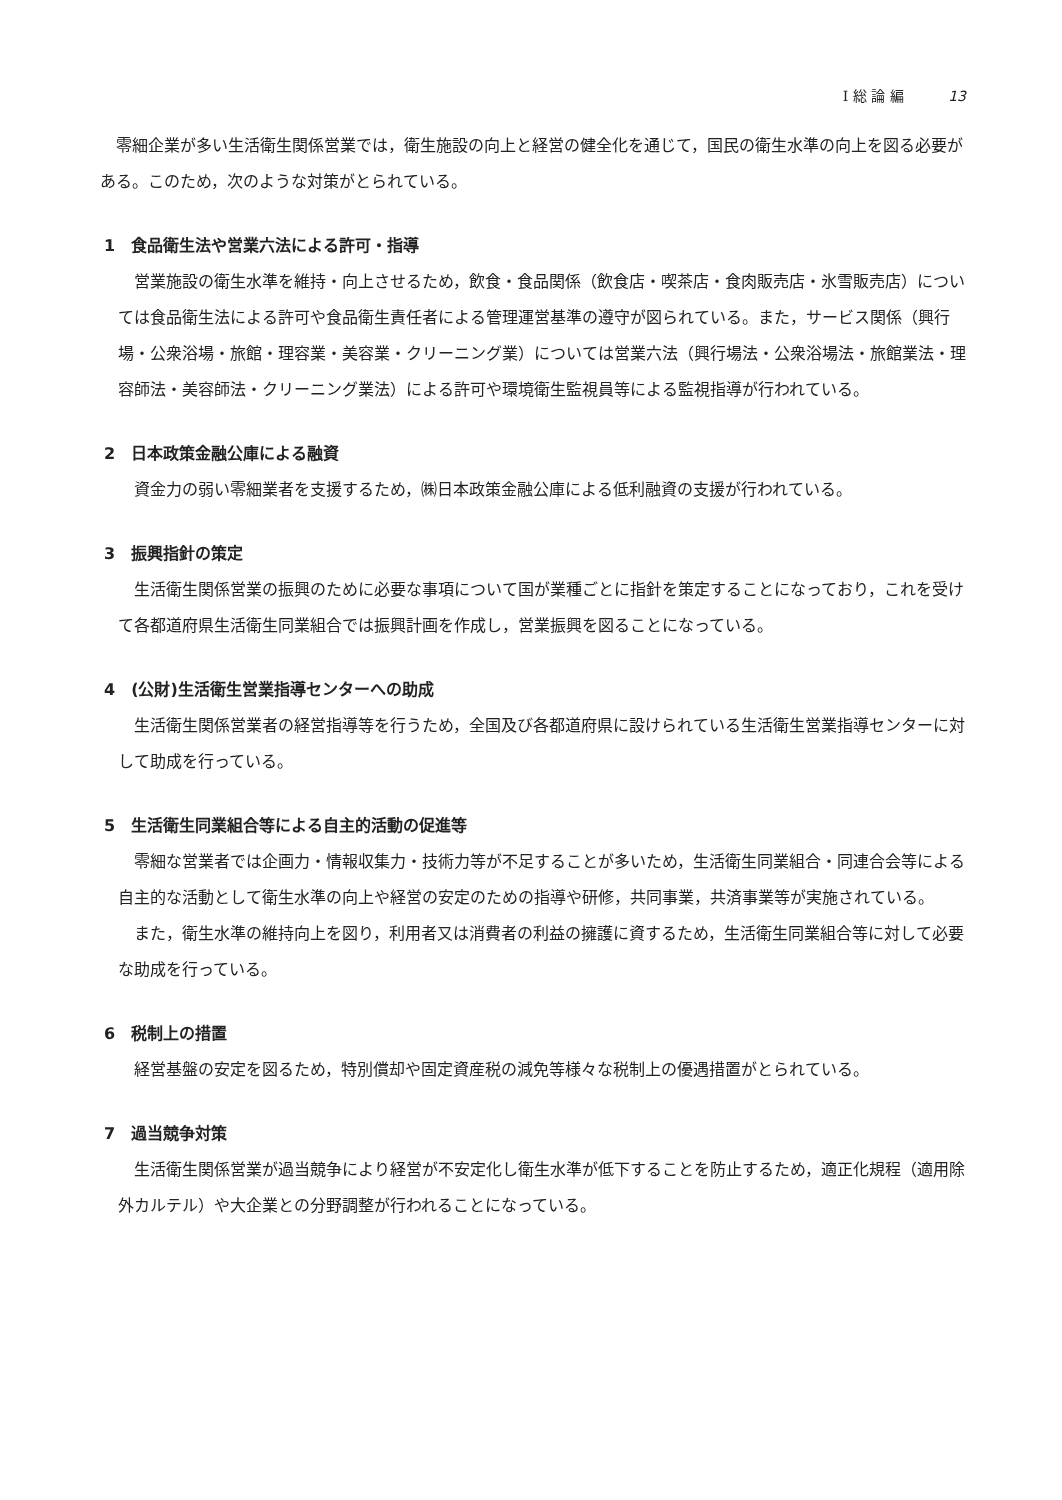Ⅰ 総 論 編 13
零細企業が多い生活衛生関係営業では，衛生施設の向上と経営の健全化を通じて，国民の衛生水準の向上を図る必要がある。このため，次のような対策がとられている。
1　食品衛生法や営業六法による許可・指導
営業施設の衛生水準を維持・向上させるため，飲食・食品関係（飲食店・喫茶店・食肉販売店・氷雪販売店）については食品衛生法による許可や食品衛生責任者による管理運営基準の遵守が図られている。また，サービス関係（興行場・公衆浴場・旅館・理容業・美容業・クリーニング業）については営業六法（興行場法・公衆浴場法・旅館業法・理容師法・美容師法・クリーニング業法）による許可や環境衛生監視員等による監視指導が行われている。
2　日本政策金融公庫による融資
資金力の弱い零細業者を支援するため，㈱日本政策金融公庫による低利融資の支援が行われている。
3　振興指針の策定
生活衛生関係営業の振興のために必要な事項について国が業種ごとに指針を策定することになっており，これを受けて各都道府県生活衛生同業組合では振興計画を作成し，営業振興を図ることになっている。
4　(公財)生活衛生営業指導センターへの助成
生活衛生関係営業者の経営指導等を行うため，全国及び各都道府県に設けられている生活衛生営業指導センターに対して助成を行っている。
5　生活衛生同業組合等による自主的活動の促進等
零細な営業者では企画力・情報収集力・技術力等が不足することが多いため，生活衛生同業組合・同連合会等による自主的な活動として衛生水準の向上や経営の安定のための指導や研修，共同事業，共済事業等が実施されている。
また，衛生水準の維持向上を図り，利用者又は消費者の利益の擁護に資するため，生活衛生同業組合等に対して必要な助成を行っている。
6　税制上の措置
経営基盤の安定を図るため，特別償却や固定資産税の減免等様々な税制上の優遇措置がとられている。
7　過当競争対策
生活衛生関係営業が過当競争により経営が不安定化し衛生水準が低下することを防止するため，適正化規程（適用除外カルテル）や大企業との分野調整が行われることになっている。